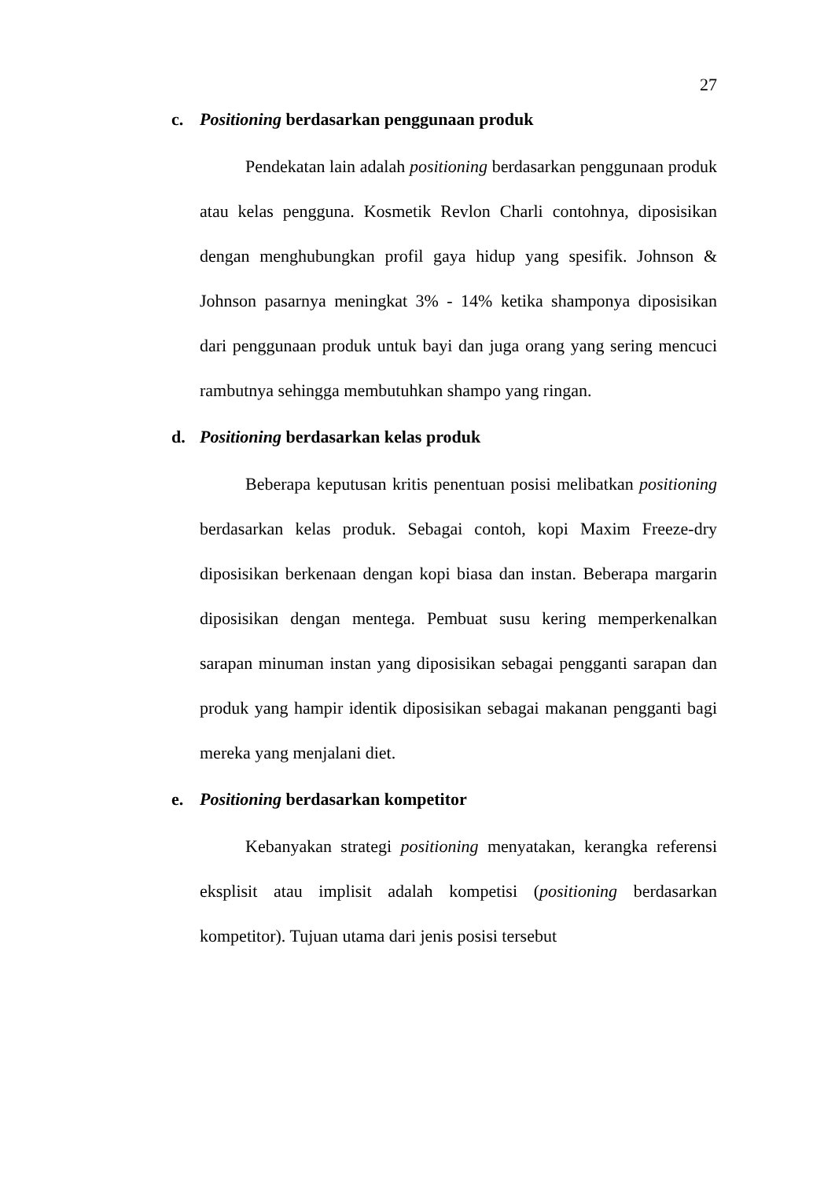27
c. Positioning berdasarkan penggunaan produk
Pendekatan lain adalah positioning berdasarkan penggunaan produk atau kelas pengguna. Kosmetik Revlon Charli contohnya, diposisikan dengan menghubungkan profil gaya hidup yang spesifik. Johnson & Johnson pasarnya meningkat 3% - 14% ketika shamponya diposisikan dari penggunaan produk untuk bayi dan juga orang yang sering mencuci rambutnya sehingga membutuhkan shampo yang ringan.
d. Positioning berdasarkan kelas produk
Beberapa keputusan kritis penentuan posisi melibatkan positioning berdasarkan kelas produk. Sebagai contoh, kopi Maxim Freeze-dry diposisikan berkenaan dengan kopi biasa dan instan. Beberapa margarin diposisikan dengan mentega. Pembuat susu kering memperkenalkan sarapan minuman instan yang diposisikan sebagai pengganti sarapan dan produk yang hampir identik diposisikan sebagai makanan pengganti bagi mereka yang menjalani diet.
e. Positioning berdasarkan kompetitor
Kebanyakan strategi positioning menyatakan, kerangka referensi eksplisit atau implisit adalah kompetisi (positioning berdasarkan kompetitor). Tujuan utama dari jenis posisi tersebut